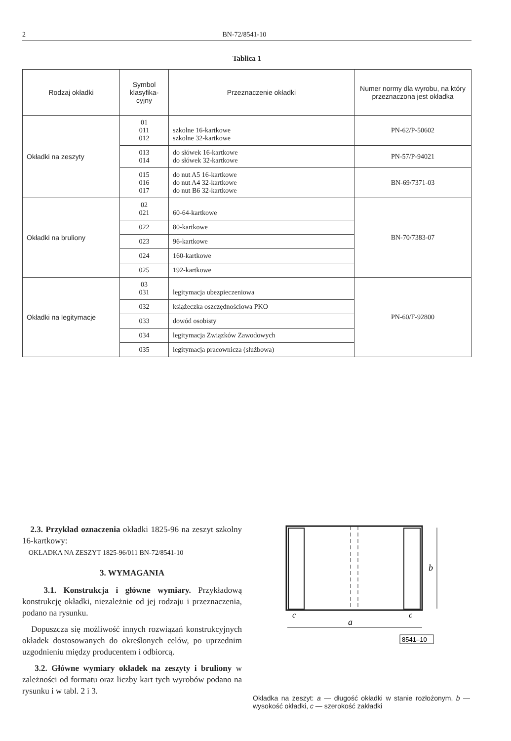2 BN-72/8541-10
Tablica 1
| Rodzaj okładki | Symbol klasyfika-cyjny | Przeznaczenie okładki | Numer normy dla wyrobu, na który przeznaczona jest okładka |
| --- | --- | --- | --- |
| Okładki na zeszyty | 01 011 012 | szkolne 16-kartkowe szkolne 32-kartkowe | PN-62/P-50602 |
| | 013 014 | do słówek 16-kartkowe do słówek 32-kartkowe | PN-57/P-94021 |
| | 015 016 017 | do nut A5 16-kartkowe do nut A4 32-kartkowe do nut B6 32-kartkowe | BN-69/7371-03 |
| Okładki na bruliony | 02 021 | 60-64-kartkowe | BN-70/7383-07 |
| | 022 | 80-kartkowe | |
| | 023 | 96-kartkowe | |
| | 024 | 160-kartkowe | |
| | 025 | 192-kartkowe | |
| Okładki na legitymacje | 03 031 | legitymacja ubezpieczeniowa | PN-60/F-92800 |
| | 032 | książeczka oszczędnościowa PKO | |
| | 033 | dowód osobisty | |
| | 034 | legitymacja Związków Zawodowych | |
| | 035 | legitymacja pracownicza (służbowa) | |
2.3. Przykład oznaczenia okładki 1825-96 na zeszyt szkolny 16-kartkowy:
OKŁADKA NA ZESZYT 1825-96/011 BN-72/8541-10
3. WYMAGANIA
3.1. Konstrukcja i główne wymiary. Przykładową konstrukcję okładki, niezależnie od jej rodzaju i przeznaczenia, podano na rysunku.
Dopuszcza się możliwość innych rozwiązań konstrukcyjnych okładek dostosowanych do określonych celów, po uprzednim uzgodnieniu między producentem i odbiorcą.
3.2. Główne wymiary okładek na zeszyty i bruliony w zależności od formatu oraz liczby kart tych wyrobów podano na rysunku i w tabl. 2 i 3.
b
a
c
c
8541–10
Okładka na zeszyt: a — długość okładki w stanie rozłożonym, b — wysokość okładki, c — szerokość zakładki